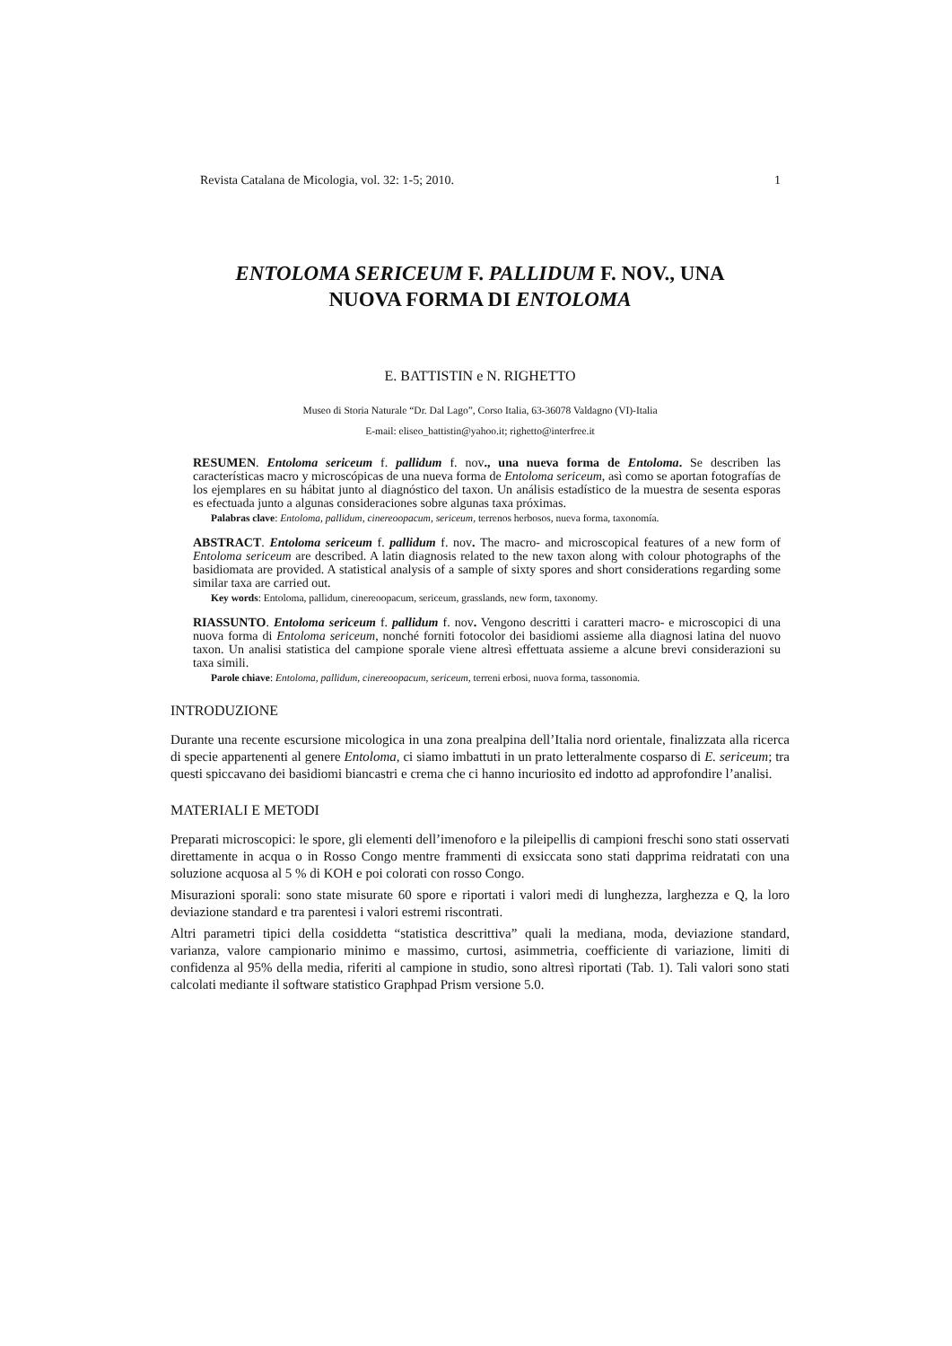Revista Catalana de Micologia, vol. 32: 1-5; 2010. 1
ENTOLOMA SERICEUM F. PALLIDUM F. NOV., UNA
NUOVA FORMA DI ENTOLOMA
E. BATTISTIN e N. RIGHETTO
Museo di Storia Naturale “Dr. Dal Lago”, Corso Italia, 63-36078 Valdagno (VI)-Italia
E-mail: eliseo_battistin@yahoo.it; righetto@interfree.it
RESUMEN. Entoloma sericeum f. pallidum f. nov., una nueva forma de Entoloma. Se describen las características macro y microscópicas de una nueva forma de Entoloma sericeum, asì como se aportan fotografías de los ejemplares en su hábitat junto al diagnóstico del taxon. Un análisis estadístico de la muestra de sesenta esporas es efectuada junto a algunas consideraciones sobre algunas taxa próximas.
Palabras clave: Entoloma, pallidum, cinereoopacum, sericeum, terrenos herbosos, nueva forma, taxonomía.
ABSTRACT. Entoloma sericeum f. pallidum f. nov. The macro- and microscopical features of a new form of Entoloma sericeum are described. A latin diagnosis related to the new taxon along with colour photographs of the basidiomata are provided. A statistical analysis of a sample of sixty spores and short considerations regarding some similar taxa are carried out.
Key words: Entoloma, pallidum, cinereoopacum, sericeum, grasslands, new form, taxonomy.
RIASSUNTO. Entoloma sericeum f. pallidum f. nov. Vengono descritti i caratteri macro- e microscopici di una nuova forma di Entoloma sericeum, nonché forniti fotocolor dei basidiomi assieme alla diagnosi latina del nuovo taxon. Un analisi statistica del campione sporale viene altresì effettuata assieme a alcune brevi considerazioni su taxa simili.
Parole chiave: Entoloma, pallidum, cinereoopacum, sericeum, terreni erbosi, nuova forma, tassonomia.
INTRODUZIONE
Durante una recente escursione micologica in una zona prealpina dell’Italia nord orientale, finalizzata alla ricerca di specie appartenenti al genere Entoloma, ci siamo imbattuti in un prato letteralmente cosparso di E. sericeum; tra questi spiccavano dei basidiomi biancastri e crema che ci hanno incuriosito ed indotto ad approfondire l’analisi.
MATERIALI E METODI
Preparati microscopici: le spore, gli elementi dell’imenoforo e la pileipellis di campioni freschi sono stati osservati direttamente in acqua o in Rosso Congo mentre frammenti di exsiccata sono stati dapprima reidratati con una soluzione acquosa al 5 % di KOH e poi colorati con rosso Congo.
Misurazioni sporali: sono state misurate 60 spore e riportati i valori medi di lunghezza, larghezza e Q, la loro deviazione standard e tra parentesi i valori estremi riscontrati.
Altri parametri tipici della cosiddetta “statistica descrittiva” quali la mediana, moda, deviazione standard, varianza, valore campionario minimo e massimo, curtosi, asimmetria, coefficiente di variazione, limiti di confidenza al 95% della media, riferiti al campione in studio, sono altresì riportati (Tab. 1). Tali valori sono stati calcolati mediante il software statistico Graphpad Prism versione 5.0.